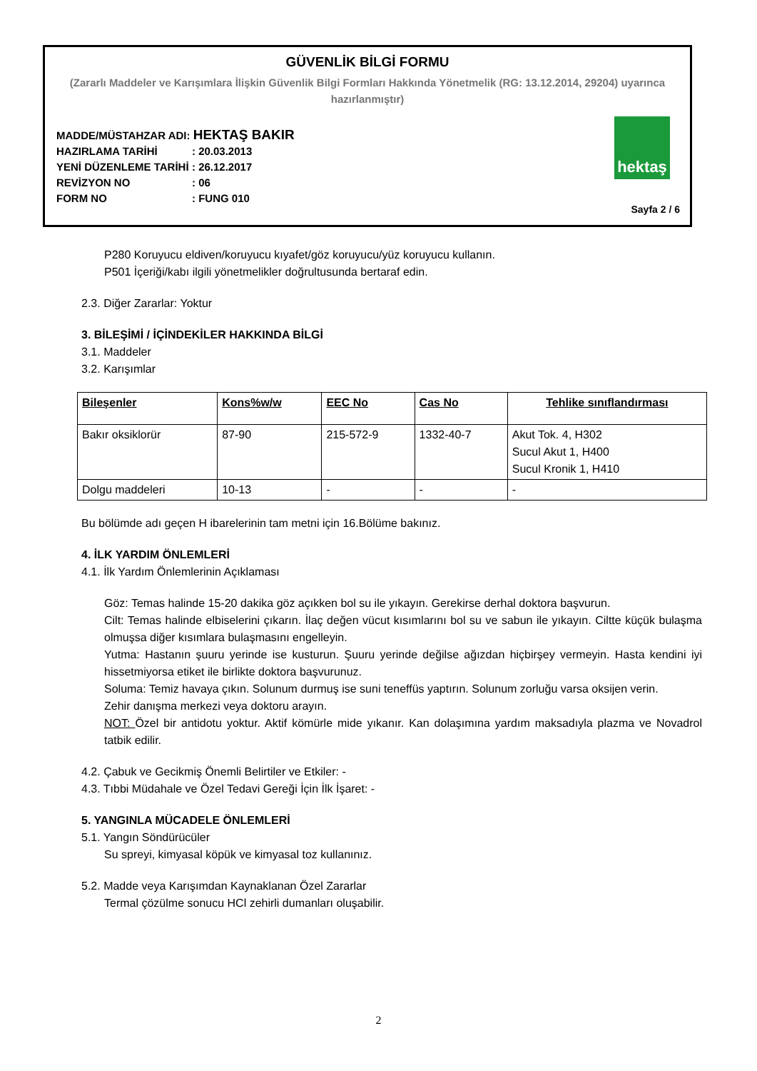GÜVENLİK BİLGİ FORMU
(Zararlı Maddeler ve Karışımlara İlişkin Güvenlik Bilgi Formları Hakkında Yönetmelik (RG: 13.12.2014, 29204) uyarınca hazırlanmıştır)
MADDE/MÜSTAHZAR ADI: HEKTAŞ BAKIR
HAZIRLAMA TARİHİ: 20.03.2013
YENİ DÜZENLEME TARİHİ: 26.12.2017
REVİZYON NO: 06
FORM NO: FUNG 010
hektaş
Sayfa 2 / 6
P280 Koruyucu eldiven/koruyucu kıyafet/göz koruyucu/yüz koruyucu kullanın.
P501 İçeriği/kabı ilgili yönetmelikler doğrultusunda bertaraf edin.
2.3. Diğer Zararlar: Yoktur
3. BİLEŞİMİ / İÇİNDEKİLER HAKKINDA BİLGİ
3.1. Maddeler
3.2. Karışımlar
| Bileşenler | Kons%w/w | EEC No | Cas No | Tehlike sınıflandırması |
| --- | --- | --- | --- | --- |
| Bakır oksiklorür | 87-90 | 215-572-9 | 1332-40-7 | Akut Tok. 4, H302 Sucul Akut 1, H400 Sucul Kronik 1, H410 |
| Dolgu maddeleri | 10-13 | - | - | - |
Bu bölümde adı geçen H ibarelerinin tam metni için 16.Bölüme bakınız.
4. İLK YARDIM ÖNLEMLERİ
4.1. İlk Yardım Önlemlerinin Açıklaması
Göz: Temas halinde 15-20 dakika göz açıkken bol su ile yıkayın. Gerekirse derhal doktora başvurun.
Cilt: Temas halinde elbiselerini çıkarın. İlaç değen vücut kısımlarını bol su ve sabun ile yıkayın. Ciltte küçük bulaşma olmuşsa diğer kısımlara bulaşmasını engelleyin.
Yutma: Hastanın şuuru yerinde ise kusturun. Şuuru yerinde değilse ağızdan hiçbirşey vermeyin. Hasta kendini iyi hissetmiyorsa etiket ile birlikte doktora başvurunuz.
Soluma: Temiz havaya çıkın. Solunum durmuş ise suni teneffüs yaptırın. Solunum zorluğu varsa oksijen verin.
Zehir danışma merkezi veya doktoru arayın.
NOT: Özel bir antidotu yoktur. Aktif kömürle mide yıkanır. Kan dolaşımına yardım maksadıyla plazma ve Novadrol tatbik edilir.
4.2. Çabuk ve Gecikmiş Önemli Belirtiler ve Etkiler: -
4.3. Tıbbi Müdahale ve Özel Tedavi Gereği İçin İlk İşaret: -
5. YANGINLA MÜCADELE ÖNLEMLERİ
5.1. Yangın Söndürücüler
Su spreyi, kimyasal köpük ve kimyasal toz kullanınız.
5.2. Madde veya Karışımdan Kaynaklanan Özel Zararlar
Termal çözülme sonucu HCl zehirli dumanları oluşabilir.
2